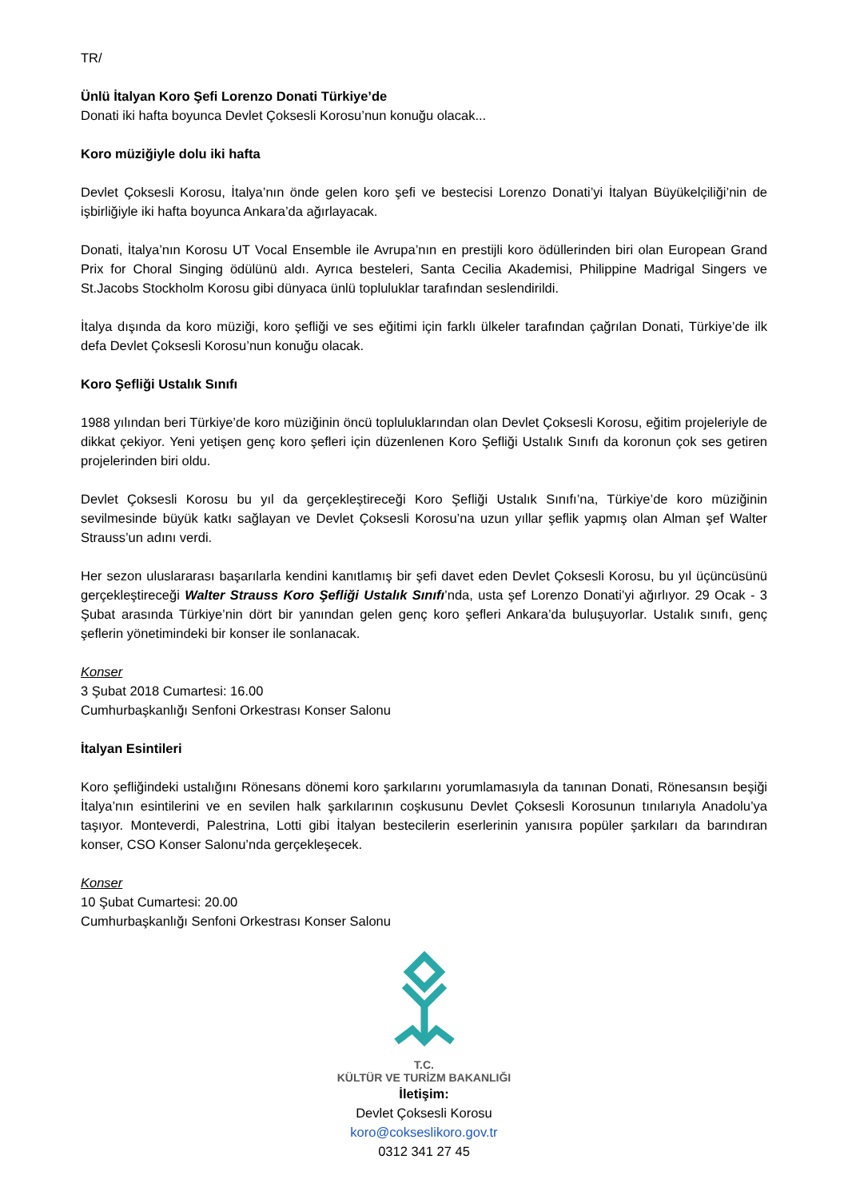TR/
Ünlü İtalyan Koro Şefi Lorenzo Donati Türkiye’de
Donati iki hafta boyunca Devlet Çoksesli Korosu’nun konuğu olacak...
Koro müziğiyle dolu iki hafta
Devlet Çoksesli Korosu, İtalya’nın önde gelen koro şefi ve bestecisi Lorenzo Donati’yi İtalyan Büyükelçiliği’nin de işbirliğiyle iki hafta boyunca Ankara’da ağırlayacak.
Donati, İtalya’nın Korosu UT Vocal Ensemble ile Avrupa’nın en prestijli koro ödüllerinden biri olan European Grand Prix for Choral Singing ödülünü aldı. Ayrıca besteleri, Santa Cecilia Akademisi, Philippine Madrigal Singers ve St.Jacobs Stockholm Korosu gibi dünyaca ünlü topluluklar tarafından seslendirildi.
İtalya dışında da koro müziği, koro şefliği ve ses eğitimi için farklı ülkeler tarafından çağrılan Donati, Türkiye’de ilk defa Devlet Çoksesli Korosu’nun konuğu olacak.
Koro Şefliği Ustalık Sınıfı
1988 yılından beri Türkiye’de koro müziğinin öncü topluluklarından olan Devlet Çoksesli Korosu, eğitim projeleriyle de dikkat çekiyor. Yeni yetişen genç koro şefleri için düzenlenen Koro Şefliği Ustalık Sınıfı da koronun çok ses getiren projelerinden biri oldu.
Devlet Çoksesli Korosu bu yıl da gerçekleştireceği Koro Şefliği Ustalık Sınıfı’na, Türkiye’de koro müziğinin sevilmesinde büyük katkı sağlayan ve Devlet Çoksesli Korosu’na uzun yıllar şeflik yapmış olan Alman şef Walter Strauss’un adını verdi.
Her sezon uluslararası başarılarla kendini kanıtlamış bir şefi davet eden Devlet Çoksesli Korosu, bu yıl üçüncüsünü gerçekleştireceği Walter Strauss Koro Şefliği Ustalık Sınıfı’nda, usta şef Lorenzo Donati’yi ağırlıyor. 29 Ocak - 3 Şubat arasında Türkiye’nin dört bir yanından gelen genç koro şefleri Ankara’da buluşuyorlar. Ustalık sınıfı, genç şeflerin yönetimindeki bir konser ile sonlanacak.
Konser
3 Şubat 2018 Cumartesi: 16.00
Cumhurbaşkanlığı Senfoni Orkestrası Konser Salonu
İtalyan Esintileri
Koro şefliğindeki ustalığını Rönesans dönemi koro şarkılarını yorumlamasıyla da tanınan Donati, Rönesansın beşiği İtalya’nın esintilerini ve en sevilen halk şarkılarının coşkusunu Devlet Çoksesli Korosunun tınılarıyla Anadolu’ya taşıyor. Monteverdi, Palestrina, Lotti gibi İtalyan bestecilerin eserlerinin yanısıra popüler şarkıları da barındıran konser, CSO Konser Salonu’nda gerçekleşecek.
Konser
10 Şubat Cumartesi: 20.00
Cumhurbaşkanlığı Senfoni Orkestrası Konser Salonu
T.C.
KÜLTÜR VE TURİZM BAKANLIĞI
İletişim:
Devlet Çoksesli Korosu
koro@cokseslikoro.gov.tr
0312 341 27 45